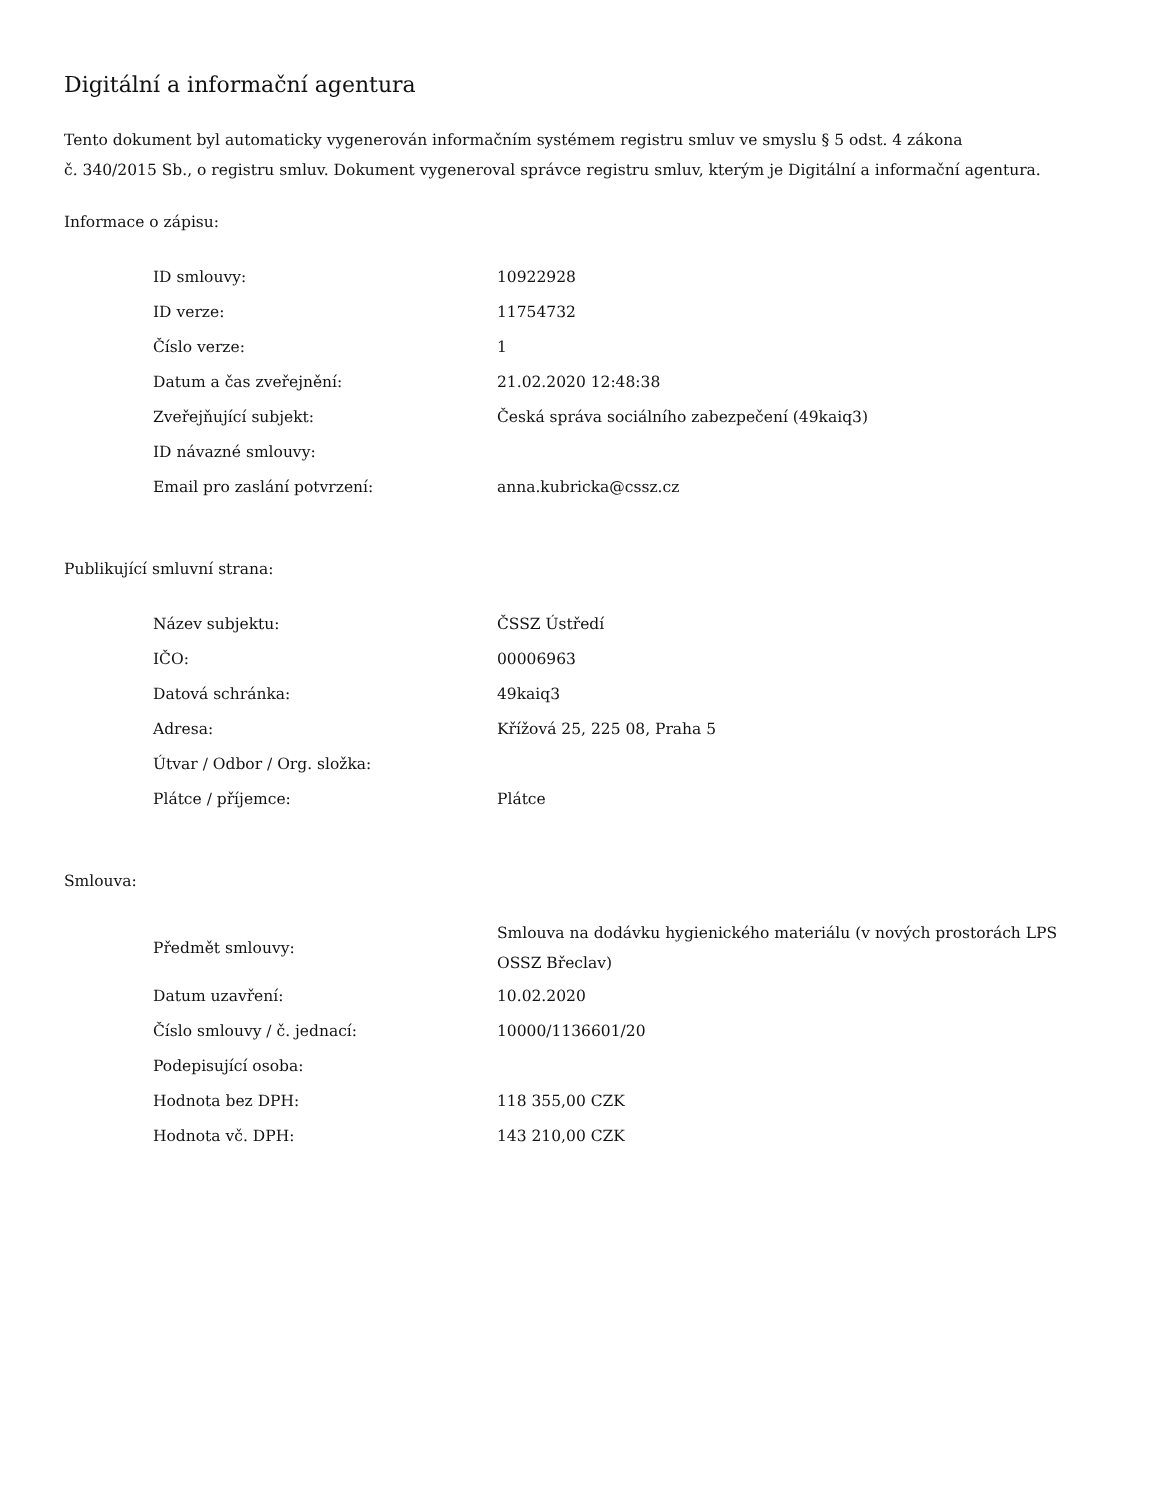Digitální a informační agentura
Tento dokument byl automaticky vygenerován informačním systémem registru smluv ve smyslu § 5 odst. 4 zákona
č. 340/2015 Sb., o registru smluv. Dokument vygeneroval správce registru smluv, kterým je Digitální a informační agentura.
Informace o zápisu:
| ID smlouvy: | 10922928 |
| ID verze: | 11754732 |
| Číslo verze: | 1 |
| Datum a čas zveřejnění: | 21.02.2020 12:48:38 |
| Zveřejňující subjekt: | Česká správa sociálního zabezpečení (49kaiq3) |
| ID návazné smlouvy: | |
| Email pro zaslání potvrzení: | anna.kubricka@cssz.cz |
Publikující smluvní strana:
| Název subjektu: | ČSSZ Ústředí |
| IČO: | 00006963 |
| Datová schránka: | 49kaiq3 |
| Adresa: | Křížová 25, 225 08, Praha 5 |
| Útvar / Odbor / Org. složka: | |
| Plátce / příjemce: | Plátce |
Smlouva:
| Předmět smlouvy: | Smlouva na dodávku hygienického materiálu (v nových prostorách LPS OSSZ Břeclav) |
| Datum uzavření: | 10.02.2020 |
| Číslo smlouvy / č. jednací: | 10000/1136601/20 |
| Podepisující osoba: | |
| Hodnota bez DPH: | 118 355,00 CZK |
| Hodnota vč. DPH: | 143 210,00 CZK |